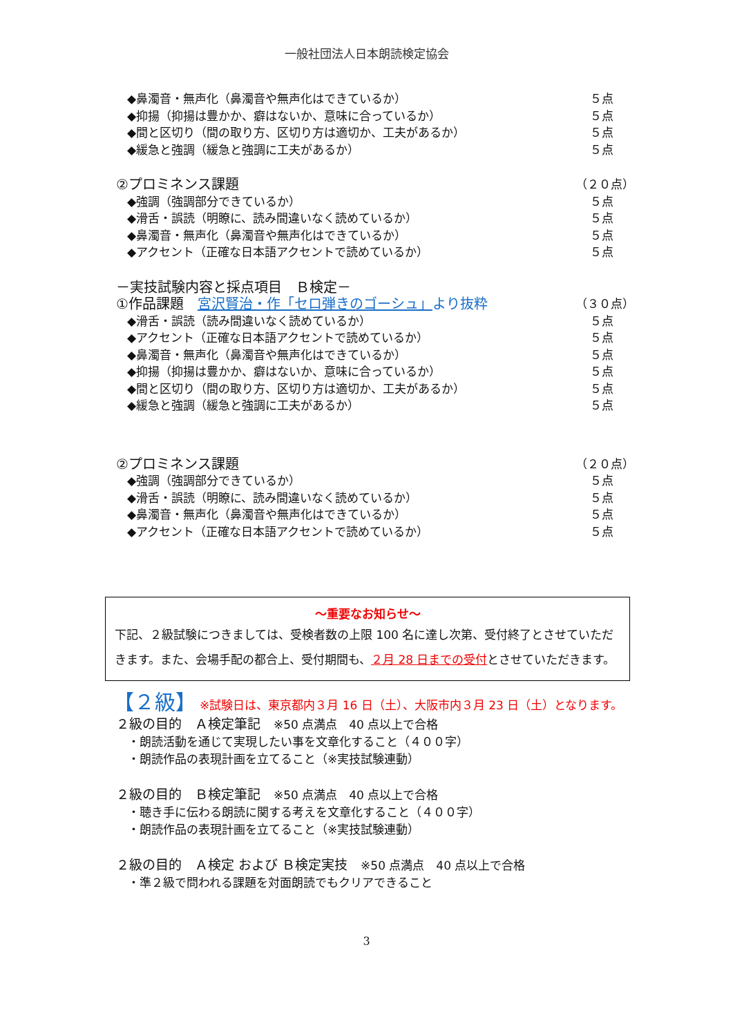一般社団法人日本朗読検定協会
◆鼻濁音・無声化（鼻濁音や無声化はできているか） ５点
◆抑揚（抑揚は豊かか、癖はないか、意味に合っているか） ５点
◆間と区切り（間の取り方、区切り方は適切か、工夫があるか） ５点
◆緩急と強調（緩急と強調に工夫があるか） ５点
②プロミネンス課題 （２０点）
◆強調（強調部分できているか） ５点
◆滑舌・誤読（明瞭に、読み間違いなく読めているか） ５点
◆鼻濁音・無声化（鼻濁音や無声化はできているか） ５点
◆アクセント（正確な日本語アクセントで読めているか） ５点
－実技試験内容と採点項目　Ｂ検定－
①作品課題　宮沢賢治・作「セロ弾きのゴーシュ」より抜粋 （３０点）
◆滑舌・誤読（読み間違いなく読めているか） ５点
◆アクセント（正確な日本語アクセントで読めているか） ５点
◆鼻濁音・無声化（鼻濁音や無声化はできているか） ５点
◆抑揚（抑揚は豊かか、癖はないか、意味に合っているか） ５点
◆間と区切り（間の取り方、区切り方は適切か、工夫があるか） ５点
◆緩急と強調（緩急と強調に工夫があるか） ５点
②プロミネンス課題 （２０点）
◆強調（強調部分できているか） ５点
◆滑舌・誤読（明瞭に、読み間違いなく読めているか） ５点
◆鼻濁音・無声化（鼻濁音や無声化はできているか） ５点
◆アクセント（正確な日本語アクセントで読めているか） ５点
～重要なお知らせ～
下記、２級試験につきましては、受検者数の上限 100 名に達し次第、受付終了とさせていただきます。また、会場手配の都合上、受付期間も、２月 28 日までの受付とさせていただきます。
【２級】 ※試験日は、東京都内３月 16 日（土）、大阪市内３月 23 日（土）となります。
２級の目的　Ａ検定筆記　※50 点満点　40 点以上で合格
　・朗読活動を通じて実現したい事を文章化すること（４００字）
　・朗読作品の表現計画を立てること（※実技試験連動）
２級の目的　Ｂ検定筆記　※50 点満点　40 点以上で合格
　・聴き手に伝わる朗読に関する考えを文章化すること（４００字）
　・朗読作品の表現計画を立てること（※実技試験連動）
２級の目的　Ａ検定 および Ｂ検定実技　※50 点満点　40 点以上で合格
　・準２級で問われる課題を対面朗読でもクリアできること
3